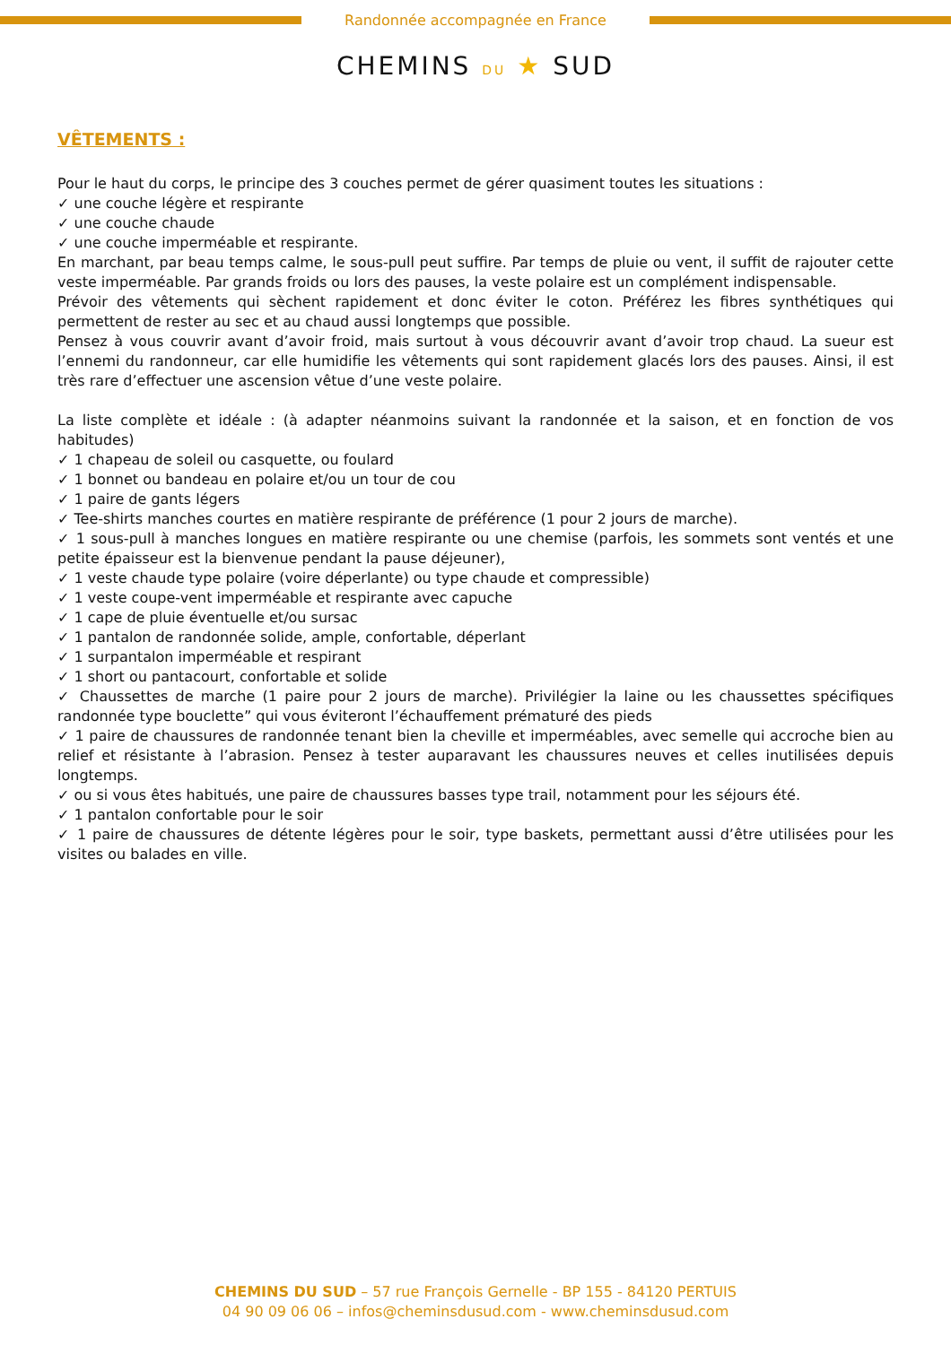Randonnée accompagnée en France
CHEMINS DU ★ SUD
VÊTEMENTS :
Pour le haut du corps, le principe des 3 couches permet de gérer quasiment toutes les situations :
✓ une couche légère et respirante
✓ une couche chaude
✓ une couche imperméable et respirante.
En marchant, par beau temps calme, le sous-pull peut suffire. Par temps de pluie ou vent, il suffit de rajouter cette veste imperméable. Par grands froids ou lors des pauses, la veste polaire est un complément indispensable.
Prévoir des vêtements qui sèchent rapidement et donc éviter le coton. Préférez les fibres synthétiques qui permettent de rester au sec et au chaud aussi longtemps que possible.
Pensez à vous couvrir avant d’avoir froid, mais surtout à vous découvrir avant d’avoir trop chaud. La sueur est l’ennemi du randonneur, car elle humidifie les vêtements qui sont rapidement glacés lors des pauses. Ainsi, il est très rare d’effectuer une ascension vêtue d’une veste polaire.
La liste complète et idéale : (à adapter néanmoins suivant la randonnée et la saison, et en fonction de vos habitudes)
✓ 1 chapeau de soleil ou casquette, ou foulard
✓ 1 bonnet ou bandeau en polaire et/ou un tour de cou
✓ 1 paire de gants légers
✓ Tee-shirts manches courtes en matière respirante de préférence (1 pour 2 jours de marche).
✓ 1 sous-pull à manches longues en matière respirante ou une chemise (parfois, les sommets sont ventés et une petite épaisseur est la bienvenue pendant la pause déjeuner),
✓ 1 veste chaude type polaire (voire déperlante) ou type chaude et compressible)
✓ 1 veste coupe-vent imperméable et respirante avec capuche
✓ 1 cape de pluie éventuelle et/ou sursac
✓ 1 pantalon de randonnée solide, ample, confortable, déperlant
✓ 1 surpantalon imperméable et respirant
✓ 1 short ou pantacourt, confortable et solide
✓ Chaussettes de marche (1 paire pour 2 jours de marche). Privilégier la laine ou les chaussettes spécifiques randonnée type bouclette” qui vous éviteront l’échauffement prématuré des pieds
✓ 1 paire de chaussures de randonnée tenant bien la cheville et imperméables, avec semelle qui accroche bien au relief et résistante à l’abrasion. Pensez à tester auparavant les chaussures neuves et celles inutilisées depuis longtemps.
✓ ou si vous êtes habitués, une paire de chaussures basses type trail, notamment pour les séjours été.
✓ 1 pantalon confortable pour le soir
✓ 1 paire de chaussures de détente légères pour le soir, type baskets, permettant aussi d’être utilisées pour les visites ou balades en ville.
CHEMINS DU SUD – 57 rue François Gernelle - BP 155 - 84120 PERTUIS
04 90 09 06 06 – infos@cheminsdusud.com - www.cheminsdusud.com